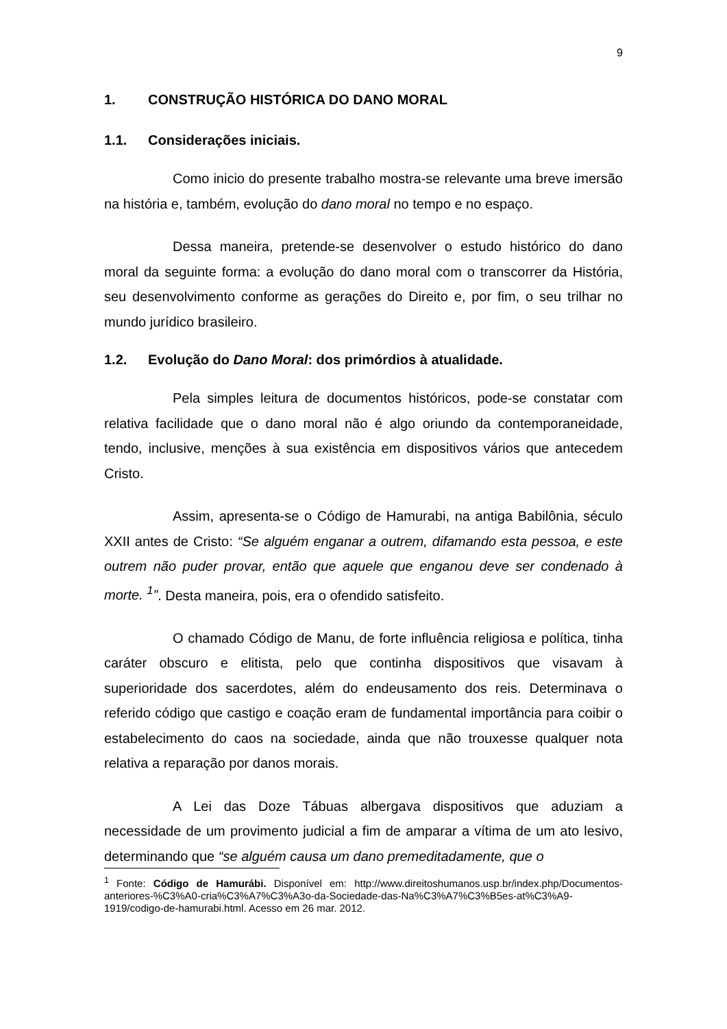9
1. CONSTRUÇÃO HISTÓRICA DO DANO MORAL
1.1. Considerações iniciais.
Como inicio do presente trabalho mostra-se relevante uma breve imersão na história e, também, evolução do dano moral no tempo e no espaço.
Dessa maneira, pretende-se desenvolver o estudo histórico do dano moral da seguinte forma: a evolução do dano moral com o transcorrer da História, seu desenvolvimento conforme as gerações do Direito e, por fim, o seu trilhar no mundo jurídico brasileiro.
1.2. Evolução do Dano Moral: dos primórdios à atualidade.
Pela simples leitura de documentos históricos, pode-se constatar com relativa facilidade que o dano moral não é algo oriundo da contemporaneidade, tendo, inclusive, menções à sua existência em dispositivos vários que antecedem Cristo.
Assim, apresenta-se o Código de Hamurabi, na antiga Babilônia, século XXII antes de Cristo: “Se alguém enganar a outrem, difamando esta pessoa, e este outrem não puder provar, então que aquele que enganou deve ser condenado à morte. <sup>1</sup>”. Desta maneira, pois, era o ofendido satisfeito.
O chamado Código de Manu, de forte influência religiosa e política, tinha caráter obscuro e elitista, pelo que continha dispositivos que visavam à superioridade dos sacerdotes, além do endeusamento dos reis. Determinava o referido código que castigo e coação eram de fundamental importância para coibir o estabelecimento do caos na sociedade, ainda que não trouxesse qualquer nota relativa a reparação por danos morais.
A Lei das Doze Tábuas albergava dispositivos que aduziam a necessidade de um provimento judicial a fim de amparar a vítima de um ato lesivo, determinando que “se alguém causa um dano premeditadamente, que o
<sup>1</sup> Fonte: Código de Hamurábi. Disponível em: http://www.direitoshumanos.usp.br/index.php/Documentos-anteriores-%C3%A0-cria%C3%A7%C3%A3o-da-Sociedade-das-Na%C3%A7%C3%B5es-at%C3%A9-1919/codigo-de-hamurabi.html. Acesso em 26 mar. 2012.